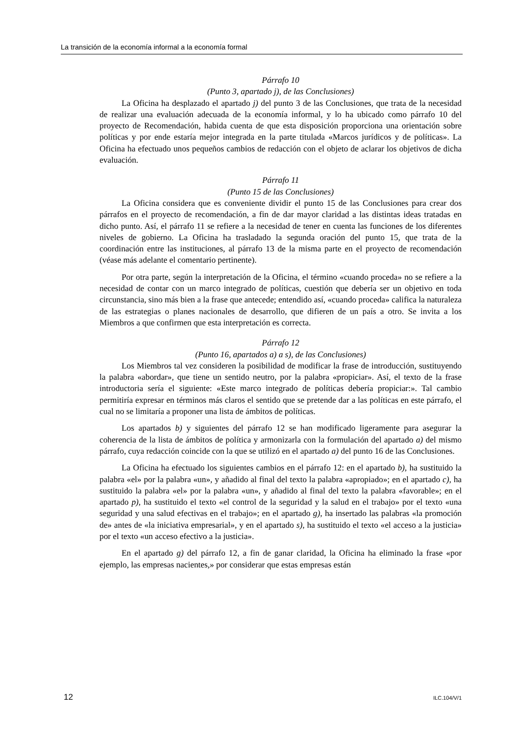La transición de la economía informal a la economía formal
Párrafo 10
(Punto 3, apartado j), de las Conclusiones)
La Oficina ha desplazado el apartado j) del punto 3 de las Conclusiones, que trata de la necesidad de realizar una evaluación adecuada de la economía informal, y lo ha ubicado como párrafo 10 del proyecto de Recomendación, habida cuenta de que esta disposición proporciona una orientación sobre políticas y por ende estaría mejor integrada en la parte titulada «Marcos jurídicos y de políticas». La Oficina ha efectuado unos pequeños cambios de redacción con el objeto de aclarar los objetivos de dicha evaluación.
Párrafo 11
(Punto 15 de las Conclusiones)
La Oficina considera que es conveniente dividir el punto 15 de las Conclusiones para crear dos párrafos en el proyecto de recomendación, a fin de dar mayor claridad a las distintas ideas tratadas en dicho punto. Así, el párrafo 11 se refiere a la necesidad de tener en cuenta las funciones de los diferentes niveles de gobierno. La Oficina ha trasladado la segunda oración del punto 15, que trata de la coordinación entre las instituciones, al párrafo 13 de la misma parte en el proyecto de recomendación (véase más adelante el comentario pertinente).
Por otra parte, según la interpretación de la Oficina, el término «cuando proceda» no se refiere a la necesidad de contar con un marco integrado de políticas, cuestión que debería ser un objetivo en toda circunstancia, sino más bien a la frase que antecede; entendido así, «cuando proceda» califica la naturaleza de las estrategias o planes nacionales de desarrollo, que difieren de un país a otro. Se invita a los Miembros a que confirmen que esta interpretación es correcta.
Párrafo 12
(Punto 16, apartados a) a s), de las Conclusiones)
Los Miembros tal vez consideren la posibilidad de modificar la frase de introducción, sustituyendo la palabra «abordar», que tiene un sentido neutro, por la palabra «propiciar». Así, el texto de la frase introductoria sería el siguiente: «Este marco integrado de políticas debería propiciar:». Tal cambio permitiría expresar en términos más claros el sentido que se pretende dar a las políticas en este párrafo, el cual no se limitaría a proponer una lista de ámbitos de políticas.
Los apartados b) y siguientes del párrafo 12 se han modificado ligeramente para asegurar la coherencia de la lista de ámbitos de política y armonizarla con la formulación del apartado a) del mismo párrafo, cuya redacción coincide con la que se utilizó en el apartado a) del punto 16 de las Conclusiones.
La Oficina ha efectuado los siguientes cambios en el párrafo 12: en el apartado b), ha sustituido la palabra «el» por la palabra «un», y añadido al final del texto la palabra «apropiado»; en el apartado c), ha sustituido la palabra «el» por la palabra «un», y añadido al final del texto la palabra «favorable»; en el apartado p), ha sustituido el texto «el control de la seguridad y la salud en el trabajo» por el texto «una seguridad y una salud efectivas en el trabajo»; en el apartado g), ha insertado las palabras «la promoción de» antes de «la iniciativa empresarial», y en el apartado s), ha sustituido el texto «el acceso a la justicia» por el texto «un acceso efectivo a la justicia».
En el apartado g) del párrafo 12, a fin de ganar claridad, la Oficina ha eliminado la frase «por ejemplo, las empresas nacientes,» por considerar que estas empresas están
12 ILC.104/V/1